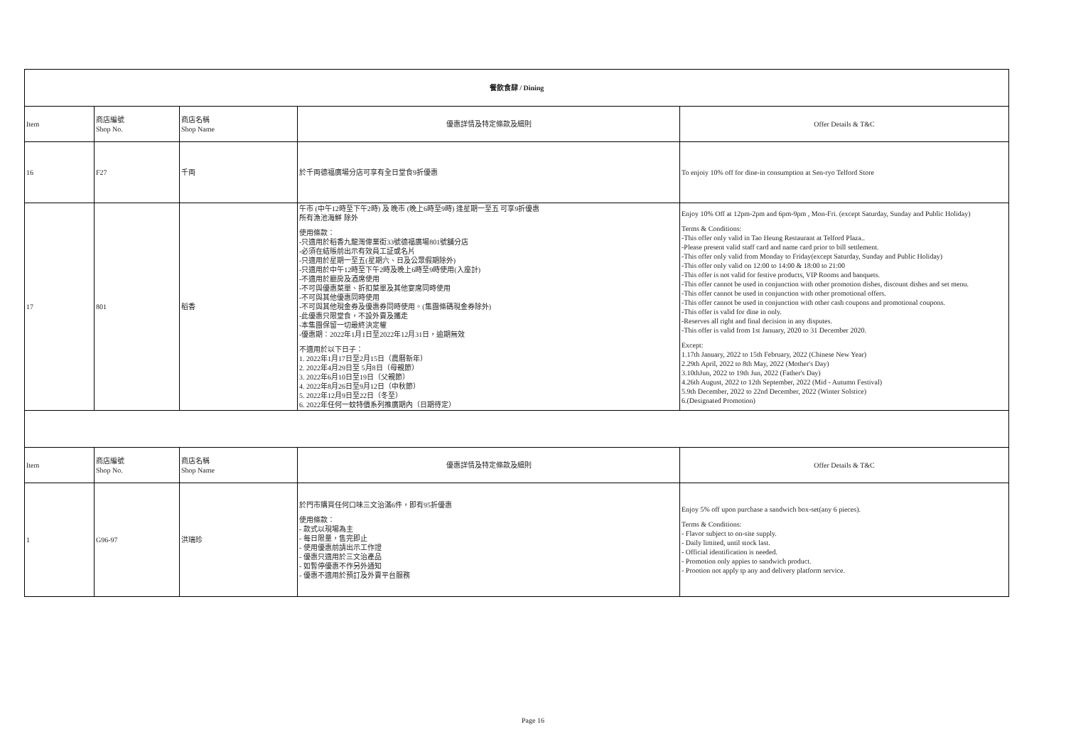| 餐飲食肆 / Dining | | | | |
| --- | --- | --- | --- | --- |
| Item | 商店編號 Shop No. | 商店名稱 Shop Name | 優惠詳情及特定條款及細則 | Offer Details & T&C |
| 16 | F27 | 千両 | 於千両德福廣場分店可享有全日堂食9折優惠 | To enjoiy 10% off for dine-in consumption at Sen-ryo Telford Store |
| 17 | 801 | 稻香 | 午市 (中午12時至下午2時) 及 晚市 (晚上6時至9時) 逢星期一至五 可享9折優惠 所有漁池海鮮 除外 使用條款： -只適用於稻香九龍灣偉業街33號德福廣場801號舖分店 -必須在結賬前出示有效員工証或名片 -只適用於星期一至五(星期六、日及公眾假期除外) -只適用於中午12時至下午2時及晚上6時至9時使用(入座計) -不適用於廳房及酒席使用 -不可與優惠菜單、折扣菜單及其他宴席同時使用 -不可與其他優惠同時使用 -不可與其他現金券及優惠券同時使用。(集團條碼現金券除外) -此優惠只限堂食，不設外賣及攜走 -本集團保留一切最終決定權 -優惠期：2022年1月1日至2022年12月31日，逾期無效 不適用於以下日子： 1. 2022年1月17日至2月15日（農曆新年） 2. 2022年4月29日至 5月8日（母親節） 3. 2022年6月10日至19日（父親節） 4. 2022年8月26日至9月12日（中秋節） 5. 2022年12月9日至22日（冬至） 6. 2022年任何一蚊特價系列推廣期內（日期待定） | Enjoy 10% Off at 12pm-2pm and 6pm-9pm , Mon-Fri. (except Saturday, Sunday and Public Holiday) Terms & Conditions: -This offer only valid in Tao Heung Restaurant at Telford Plaza.. -Please present valid staff card and name card prior to bill settlement. -This offer only valid from Monday to Friday(except Saturday, Sunday and Public Holiday) -This offer only valid on 12:00 to 14:00 & 18:00 to 21:00 -This offer is not valid for festive products, VIP Rooms and banquets. -This offer cannot be used in conjunction with other promotion dishes, discount dishes and set menu. -This offer cannot be used in conjunction with other promotional offers. -This offer cannot be used in conjunction with other cash coupons and promotional coupons. -This offer is valid for dine in only. -Reserves all right and final decision in any disputes. -This offer is valid from 1st January, 2020 to 31 December 2020. Except: 1.17th January, 2022 to 15th February, 2022 (Chinese New Year) 2.29th April, 2022 to 8th May, 2022 (Mother's Day) 3.10thJun, 2022 to 19th Jun, 2022 (Father's Day) 4.26th August, 2022 to 12th September, 2022 (Mid - Autumn Festival) 5.9th December, 2022 to 22nd December, 2022 (Winter Solstice) 6.(Designated Promotion) |
| Item | 商店編號 Shop No. | 商店名稱 Shop Name | 優惠詳情及特定條款及細則 | Offer Details & T&C |
| 1 | G96-97 | 洪瑞珍 | 於門市購買任何口味三文治滿6件，即有95折優惠 使用條款： - 款式以現場為主 - 每日限量，售完即止 - 使用優惠前請出示工作證 - 優惠只適用於三文治產品 - 如暫停優惠不作另外通知 - 優惠不適用於預訂及外賣平台服務 | Enjoy 5% off upon purchase a sandwich box-set(any 6 pieces). Terms & Conditions: - Flavor subject to on-site supply. - Daily limited, until stock last. - Official identification is needed. - Promotion only appies to sandwich product. - Prootion not apply tp any and delivery platform service. |
Page 16